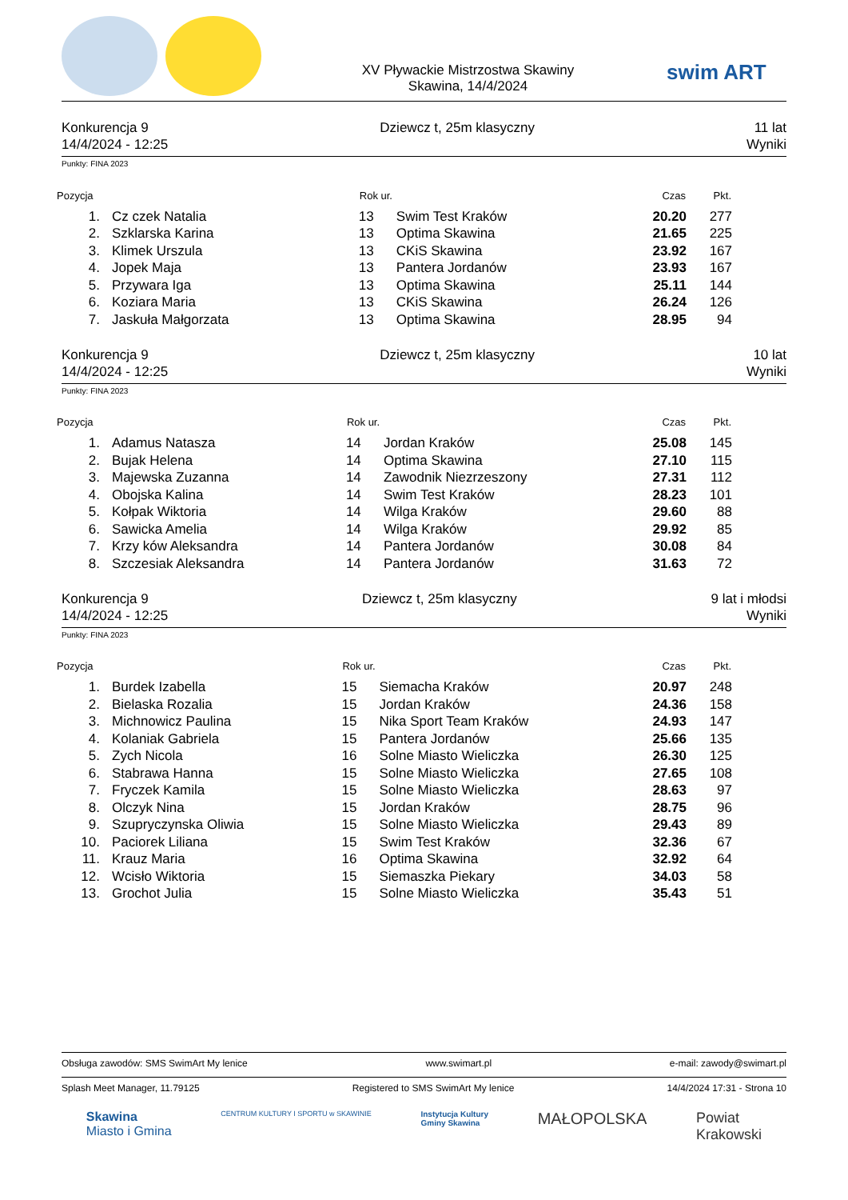XV Pływackie Mistrzostwa Skawiny
Skawina, 14/4/2024
swim ART
Konkurencja 9
14/4/2024 - 12:25
Dziewcz t, 25m klasyczny 11 lat
Wyniki
Punkty: FINA 2023
| Pozycja | | Rok ur. | | Czas | Pkt. |
| --- | --- | --- | --- | --- | --- |
| 1. | Cz czek Natalia | 13 | Swim Test Kraków | 20.20 | 277 |
| 2. | Szklarska Karina | 13 | Optima Skawina | 21.65 | 225 |
| 3. | Klimek Urszula | 13 | CKiS Skawina | 23.92 | 167 |
| 4. | Jopek Maja | 13 | Pantera Jordanów | 23.93 | 167 |
| 5. | Przywara Iga | 13 | Optima Skawina | 25.11 | 144 |
| 6. | Koziara Maria | 13 | CKiS Skawina | 26.24 | 126 |
| 7. | Jaskuła Małgorzata | 13 | Optima Skawina | 28.95 | 94 |
Konkurencja 9
14/4/2024 - 12:25
Dziewcz t, 25m klasyczny 10 lat
Wyniki
Punkty: FINA 2023
| Pozycja | | Rok ur. | | Czas | Pkt. |
| --- | --- | --- | --- | --- | --- |
| 1. | Adamus Natasza | 14 | Jordan Kraków | 25.08 | 145 |
| 2. | Bujak Helena | 14 | Optima Skawina | 27.10 | 115 |
| 3. | Majewska Zuzanna | 14 | Zawodnik Niezrzeszony | 27.31 | 112 |
| 4. | Obojska Kalina | 14 | Swim Test Kraków | 28.23 | 101 |
| 5. | Kołpak Wiktoria | 14 | Wilga Kraków | 29.60 | 88 |
| 6. | Sawicka Amelia | 14 | Wilga Kraków | 29.92 | 85 |
| 7. | Krzy ków Aleksandra | 14 | Pantera Jordanów | 30.08 | 84 |
| 8. | Szczesiak Aleksandra | 14 | Pantera Jordanów | 31.63 | 72 |
Konkurencja 9
14/4/2024 - 12:25
Dziewcz t, 25m klasyczny 9 lat i młodsi
Wyniki
Punkty: FINA 2023
| Pozycja | | Rok ur. | | Czas | Pkt. |
| --- | --- | --- | --- | --- | --- |
| 1. | Burdek Izabella | 15 | Siemacha Kraków | 20.97 | 248 |
| 2. | Bielaska Rozalia | 15 | Jordan Kraków | 24.36 | 158 |
| 3. | Michnowicz Paulina | 15 | Nika Sport Team Kraków | 24.93 | 147 |
| 4. | Kolaniak Gabriela | 15 | Pantera Jordanów | 25.66 | 135 |
| 5. | Zych Nicola | 16 | Solne Miasto Wieliczka | 26.30 | 125 |
| 6. | Stabrawa Hanna | 15 | Solne Miasto Wieliczka | 27.65 | 108 |
| 7. | Fryczek Kamila | 15 | Solne Miasto Wieliczka | 28.63 | 97 |
| 8. | Olczyk Nina | 15 | Jordan Kraków | 28.75 | 96 |
| 9. | Szupryczynska Oliwia | 15 | Solne Miasto Wieliczka | 29.43 | 89 |
| 10. | Paciorek Liliana | 15 | Swim Test Kraków | 32.36 | 67 |
| 11. | Krauz Maria | 16 | Optima Skawina | 32.92 | 64 |
| 12. | Wcisło Wiktoria | 15 | Siemaszka Piekary | 34.03 | 58 |
| 13. | Grochot Julia | 15 | Solne Miasto Wieliczka | 35.43 | 51 |
Obsługa zawodów: SMS SwimArt My lenice www.swimart.pl e-mail: zawody@swimart.pl
Splash Meet Manager, 11.79125 Registered to SMS SwimArt My lenice 14/4/2024 17:31 - Strona 10
Skawina
Miasto i Gmina CENTRUM KULTURY I SPORTU w SKAWINIE Instytucja Kultury
Gminy Skawina MAŁOPOLSKA Powiat
Krakowski